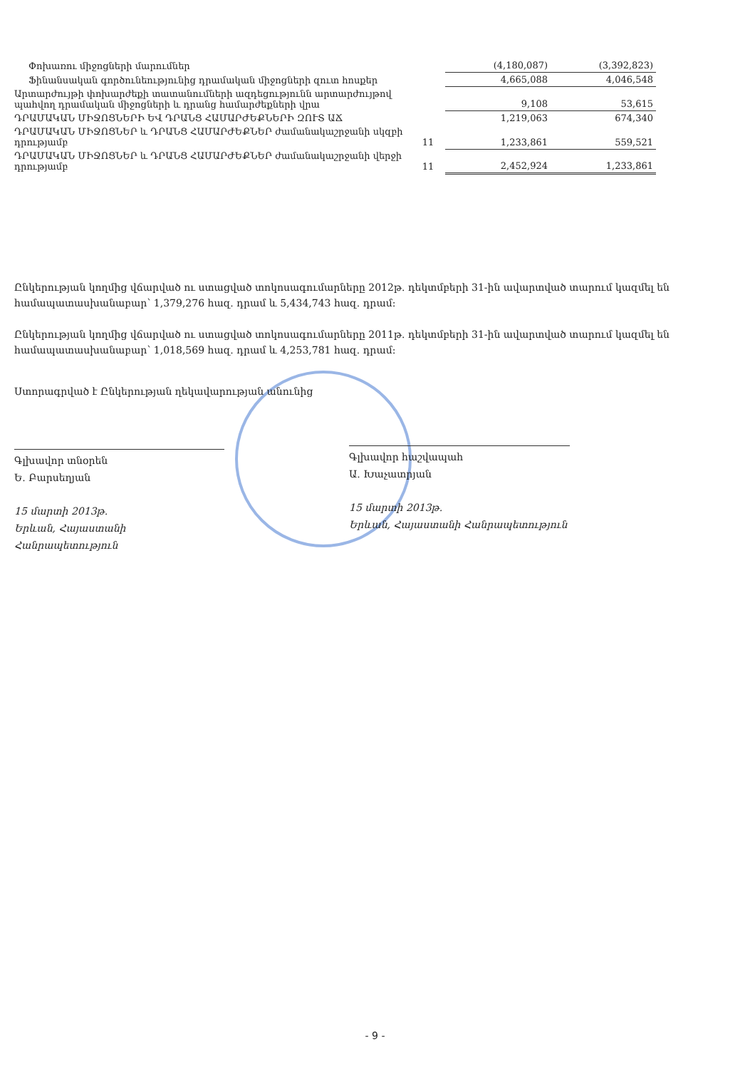| Փոխառու միջոցների մարումներ | | (4,180,087) | (3,392,823) |
| Ֆինանսական գործունեությունից դրամական միջոցների զուտ հոսքեր | | 4,665,088 | 4,046,548 |
| Արտարժույթի փոխարժեքի տատանումների ազդեցությունն արտարժույթով պահվող դրամական միջոցների և դրանց համարժեքների վրա | | 9,108 | 53,615 |
| ԴՐԱՄԱԿԱՆ ՄԻՋՈՑՆԵՐԻ ԵՎ ԴՐԱՆՑ ՀԱՄԱՐԺԵՔՆԵՐԻ ԶՈՒՏ ԱՃ | | 1,219,063 | 674,340 |
| ԴՐԱՄԱԿԱՆ ՄԻՋՈՑՆԵՐ և ԴՐԱՆՑ ՀԱՄԱՐԺԵՔՆԵՐ ժամանակաշրջանի սկզբի դրությամբ | 11 | 1,233,861 | 559,521 |
| ԴՐԱՄԱԿԱՆ ՄԻՋՈՑՆԵՐ և ԴՐԱՆՑ ՀԱՄԱՐԺԵՔՆԵՐ ժամանակաշրջանի վերջի դրությամբ | 11 | 2,452,924 | 1,233,861 |
Ընկերության կողմից վճարված ու ստացված տոկոսագումարները 2012թ. դեկտմբերի 31-ին ավարտված տարում կազմել են համապատասխանաբար՝ 1,379,276 հազ. դրամ և 5,434,743 հազ. դրամ:
Ընկերության կողմից վճարված ու ստացված տոկոսագումարները 2011թ. դեկտմբերի 31-ին ավարտված տարում կազմել են համապատասխանաբար՝ 1,018,569 հազ. դրամ և 4,253,781 հազ. դրամ:
Ստորագրված է Ընկերության ղեկավարության անունից
Գլխավոր տնօրեն
Ե. Բարսեղյան
15 մարտի 2013թ.
Երևան, Հայաստանի Հանրապետություն
Գլխավոր հաշվապահ
Ա. Խաչատրյան
15 մարտի 2013թ.
Երևան, Հայաստանի Հանրապետություն
- 9 -